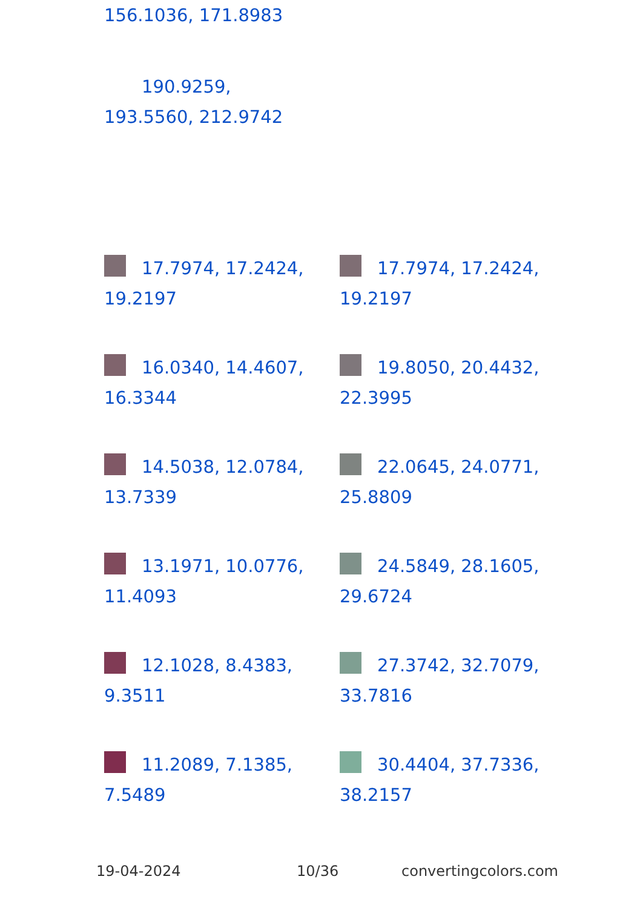156.1036, 171.8983
190.9259,
193.5560, 212.9742
17.7974, 17.2424, 19.2197
17.7974, 17.2424, 19.2197
16.0340, 14.4607, 16.3344
19.8050, 20.4432, 22.3995
14.5038, 12.0784, 13.7339
22.0645, 24.0771, 25.8809
13.1971, 10.0776, 11.4093
24.5849, 28.1605, 29.6724
12.1028, 8.4383, 9.3511
27.3742, 32.7079, 33.7816
11.2089, 7.1385, 7.5489
30.4404, 37.7336, 38.2157
19-04-2024 10/36 convertingcolors.com